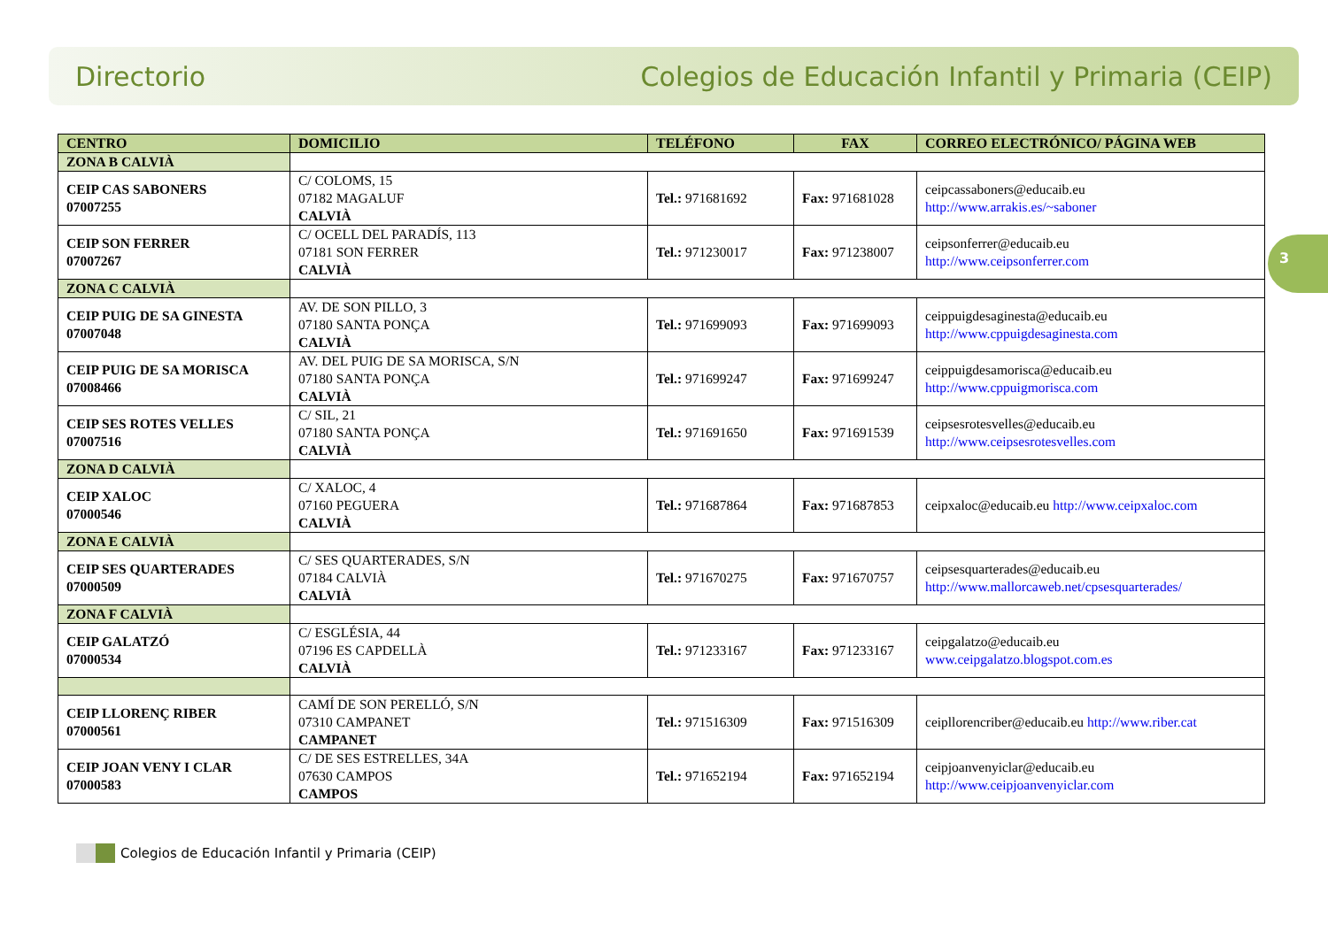Directorio Colegios de Educación Infantil y Primaria (CEIP)
3
| CENTRO | DOMICILIO | TELÉFONO | FAX | CORREO ELECTRÓNICO/ PÁGINA WEB |
| --- | --- | --- | --- | --- |
| ZONA B CALVIÀ | | | | |
| CEIP CAS SABONERS 07007255 | C/ COLOMS, 15 07182 MAGALUF CALVIÀ | Tel.: 971681692 | Fax: 971681028 | ceipcassaboners@educaib.eu http://www.arrakis.es/~saboner |
| CEIP SON FERRER 07007267 | C/ OCELL DEL PARADÍS, 113 07181 SON FERRER CALVIÀ | Tel.: 971230017 | Fax: 971238007 | ceipsonferrer@educaib.eu http://www.ceipsonferrer.com |
| ZONA C CALVIÀ | | | | |
| CEIP PUIG DE SA GINESTA 07007048 | AV. DE SON PILLO, 3 07180 SANTA PONÇA CALVIÀ | Tel.: 971699093 | Fax: 971699093 | ceippuigdesaginesta@educaib.eu http://www.cppuigdesaginesta.com |
| CEIP PUIG DE SA MORISCA 07008466 | AV. DEL PUIG DE SA MORISCA, S/N 07180 SANTA PONÇA CALVIÀ | Tel.: 971699247 | Fax: 971699247 | ceippuigdesamorisca@educaib.eu http://www.cppuigmorisca.com |
| CEIP SES ROTES VELLES 07007516 | C/ SIL, 21 07180 SANTA PONÇA CALVIÀ | Tel.: 971691650 | Fax: 971691539 | ceipsesrotesvelles@educaib.eu http://www.ceipsesrotesvelles.com |
| ZONA D CALVIÀ | | | | |
| CEIP XALOC 07000546 | C/ XALOC, 4 07160 PEGUERA CALVIÀ | Tel.: 971687864 | Fax: 971687853 | ceipxaloc@educaib.eu http://www.ceipxaloc.com |
| ZONA E CALVIÀ | | | | |
| CEIP SES QUARTERADES 07000509 | C/ SES QUARTERADES, S/N 07184 CALVIÀ CALVIÀ | Tel.: 971670275 | Fax: 971670757 | ceipsesquarterades@educaib.eu http://www.mallorcaweb.net/cpsesquarterades/ |
| ZONA F CALVIÀ | | | | |
| CEIP GALATZÓ 07000534 | C/ ESGLÉSIA, 44 07196 ES CAPDELLÀ CALVIÀ | Tel.: 971233167 | Fax: 971233167 | ceipgalatzo@educaib.eu www.ceipgalatzo.blogspot.com.es |
| CEIP LLORENÇ RIBER 07000561 | CAMÍ DE SON PERELLÓ, S/N 07310 CAMPANET CAMPANET | Tel.: 971516309 | Fax: 971516309 | ceipllorencriber@educaib.eu http://www.riber.cat |
| CEIP JOAN VENY I CLAR 07000583 | C/ DE SES ESTRELLES, 34A 07630 CAMPOS CAMPOS | Tel.: 971652194 | Fax: 971652194 | ceipjoanvenyiclar@educaib.eu http://www.ceipjoanvenyiclar.com |
Colegios de Educación Infantil y Primaria (CEIP)